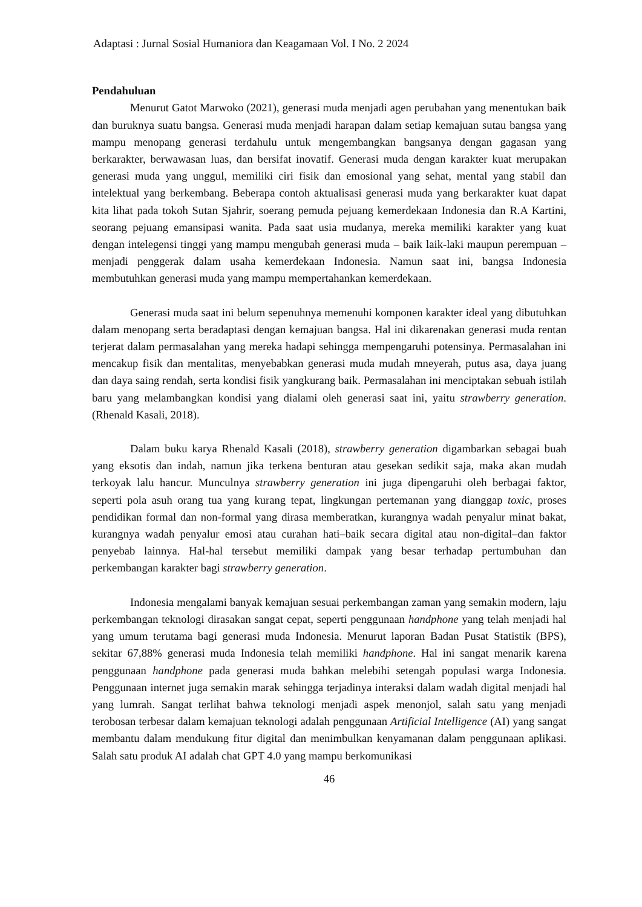Adaptasi : Jurnal Sosial Humaniora dan Keagamaan Vol. I No. 2 2024
Pendahuluan
Menurut Gatot Marwoko (2021), generasi muda menjadi agen perubahan yang menentukan baik dan buruknya suatu bangsa. Generasi muda menjadi harapan dalam setiap kemajuan sutau bangsa yang mampu menopang generasi terdahulu untuk mengembangkan bangsanya dengan gagasan yang berkarakter, berwawasan luas, dan bersifat inovatif. Generasi muda dengan karakter kuat merupakan generasi muda yang unggul, memiliki ciri fisik dan emosional yang sehat, mental yang stabil dan intelektual yang berkembang. Beberapa contoh aktualisasi generasi muda yang berkarakter kuat dapat kita lihat pada tokoh Sutan Sjahrir, soerang pemuda pejuang kemerdekaan Indonesia dan R.A Kartini, seorang pejuang emansipasi wanita. Pada saat usia mudanya, mereka memiliki karakter yang kuat dengan intelegensi tinggi yang mampu mengubah generasi muda – baik laik-laki maupun perempuan – menjadi penggerak dalam usaha kemerdekaan Indonesia. Namun saat ini, bangsa Indonesia membutuhkan generasi muda yang mampu mempertahankan kemerdekaan.
Generasi muda saat ini belum sepenuhnya memenuhi komponen karakter ideal yang dibutuhkan dalam menopang serta beradaptasi dengan kemajuan bangsa. Hal ini dikarenakan generasi muda rentan terjerat dalam permasalahan yang mereka hadapi sehingga mempengaruhi potensinya. Permasalahan ini mencakup fisik dan mentalitas, menyebabkan generasi muda mudah mneyerah, putus asa, daya juang dan daya saing rendah, serta kondisi fisik yangkurang baik. Permasalahan ini menciptakan sebuah istilah baru yang melambangkan kondisi yang dialami oleh generasi saat ini, yaitu strawberry generation. (Rhenald Kasali, 2018).
Dalam buku karya Rhenald Kasali (2018), strawberry generation digambarkan sebagai buah yang eksotis dan indah, namun jika terkena benturan atau gesekan sedikit saja, maka akan mudah terkoyak lalu hancur. Munculnya strawberry generation ini juga dipengaruhi oleh berbagai faktor, seperti pola asuh orang tua yang kurang tepat, lingkungan pertemanan yang dianggap toxic, proses pendidikan formal dan non-formal yang dirasa memberatkan, kurangnya wadah penyalur minat bakat, kurangnya wadah penyalur emosi atau curahan hati–baik secara digital atau non-digital–dan faktor penyebab lainnya. Hal-hal tersebut memiliki dampak yang besar terhadap pertumbuhan dan perkembangan karakter bagi strawberry generation.
Indonesia mengalami banyak kemajuan sesuai perkembangan zaman yang semakin modern, laju perkembangan teknologi dirasakan sangat cepat, seperti penggunaan handphone yang telah menjadi hal yang umum terutama bagi generasi muda Indonesia. Menurut laporan Badan Pusat Statistik (BPS), sekitar 67,88% generasi muda Indonesia telah memiliki handphone. Hal ini sangat menarik karena penggunaan handphone pada generasi muda bahkan melebihi setengah populasi warga Indonesia. Penggunaan internet juga semakin marak sehingga terjadinya interaksi dalam wadah digital menjadi hal yang lumrah. Sangat terlihat bahwa teknologi menjadi aspek menonjol, salah satu yang menjadi terobosan terbesar dalam kemajuan teknologi adalah penggunaan Artificial Intelligence (AI) yang sangat membantu dalam mendukung fitur digital dan menimbulkan kenyamanan dalam penggunaan aplikasi. Salah satu produk AI adalah chat GPT 4.0 yang mampu berkomunikasi
46